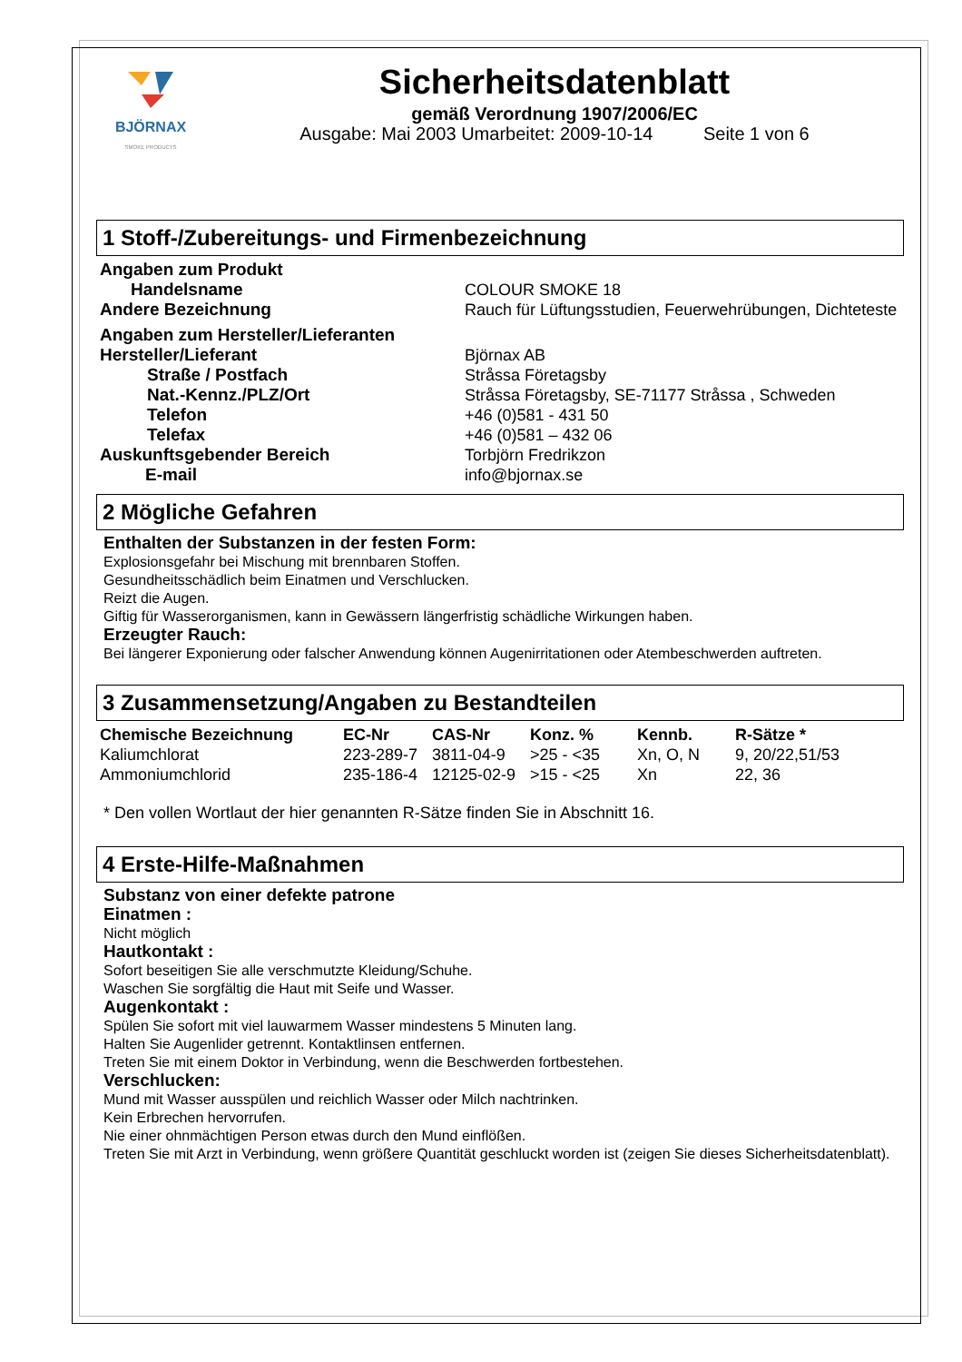BJÖRNAX
SMOKE PRODUCTS
Sicherheitsdatenblatt
gemäß Verordnung 1907/2006/EC
Ausgabe: Mai 2003 Umarbeitet: 2009-10-14 Seite 1 von 6
1 Stoff-/Zubereitungs- und Firmenbezeichnung
| Angaben zum Produkt | |
| Handelsname | COLOUR SMOKE 18 |
| Andere Bezeichnung | Rauch für Lüftungsstudien, Feuerwehrübungen, Dichteteste |
| Angaben zum Hersteller/Lieferanten | |
| Hersteller/Lieferant | Björnax AB |
| Straße / Postfach | Stråssa Företagsby |
| Nat.-Kennz./PLZ/Ort | Stråssa Företagsby, SE-71177 Stråssa , Schweden |
| Telefon | +46 (0)581 - 431 50 |
| Telefax | +46 (0)581 – 432 06 |
| Auskunftsgebender Bereich | Torbjörn Fredrikzon |
| E-mail | info@bjornax.se |
2 Mögliche Gefahren
Enthalten der Substanzen in der festen Form:
Explosionsgefahr bei Mischung mit brennbaren Stoffen.
Gesundheitsschädlich beim Einatmen und Verschlucken.
Reizt die Augen.
Giftig für Wasserorganismen, kann in Gewässern längerfristig schädliche Wirkungen haben.
Erzeugter Rauch:
Bei längerer Exponierung oder falscher Anwendung können Augenirritationen oder Atembeschwerden auftreten.
3 Zusammensetzung/Angaben zu Bestandteilen
| Chemische Bezeichnung | EC-Nr | CAS-Nr | Konz. % | Kennb. | R-Sätze * |
| --- | --- | --- | --- | --- | --- |
| Kaliumchlorat | 223-289-7 | 3811-04-9 | >25 - <35 | Xn, O, N | 9, 20/22,51/53 |
| Ammoniumchlorid | 235-186-4 | 12125-02-9 | >15 - <25 | Xn | 22, 36 |
* Den vollen Wortlaut der hier genannten R-Sätze finden Sie in Abschnitt 16.
4 Erste-Hilfe-Maßnahmen
Substanz von einer defekte patrone
Einatmen :
Nicht möglich
Hautkontakt :
Sofort beseitigen Sie alle verschmutzte Kleidung/Schuhe.
Waschen Sie sorgfältig die Haut mit Seife und Wasser.
Augenkontakt :
Spülen Sie sofort mit viel lauwarmem Wasser mindestens 5 Minuten lang.
Halten Sie Augenlider getrennt. Kontaktlinsen entfernen.
Treten Sie mit einem Doktor in Verbindung, wenn die Beschwerden fortbestehen.
Verschlucken:
Mund mit Wasser ausspülen und reichlich Wasser oder Milch nachtrinken.
Kein Erbrechen hervorrufen.
Nie einer ohnmächtigen Person etwas durch den Mund einflößen.
Treten Sie mit Arzt in Verbindung, wenn größere Quantität geschluckt worden ist (zeigen Sie dieses Sicherheitsdatenblatt).